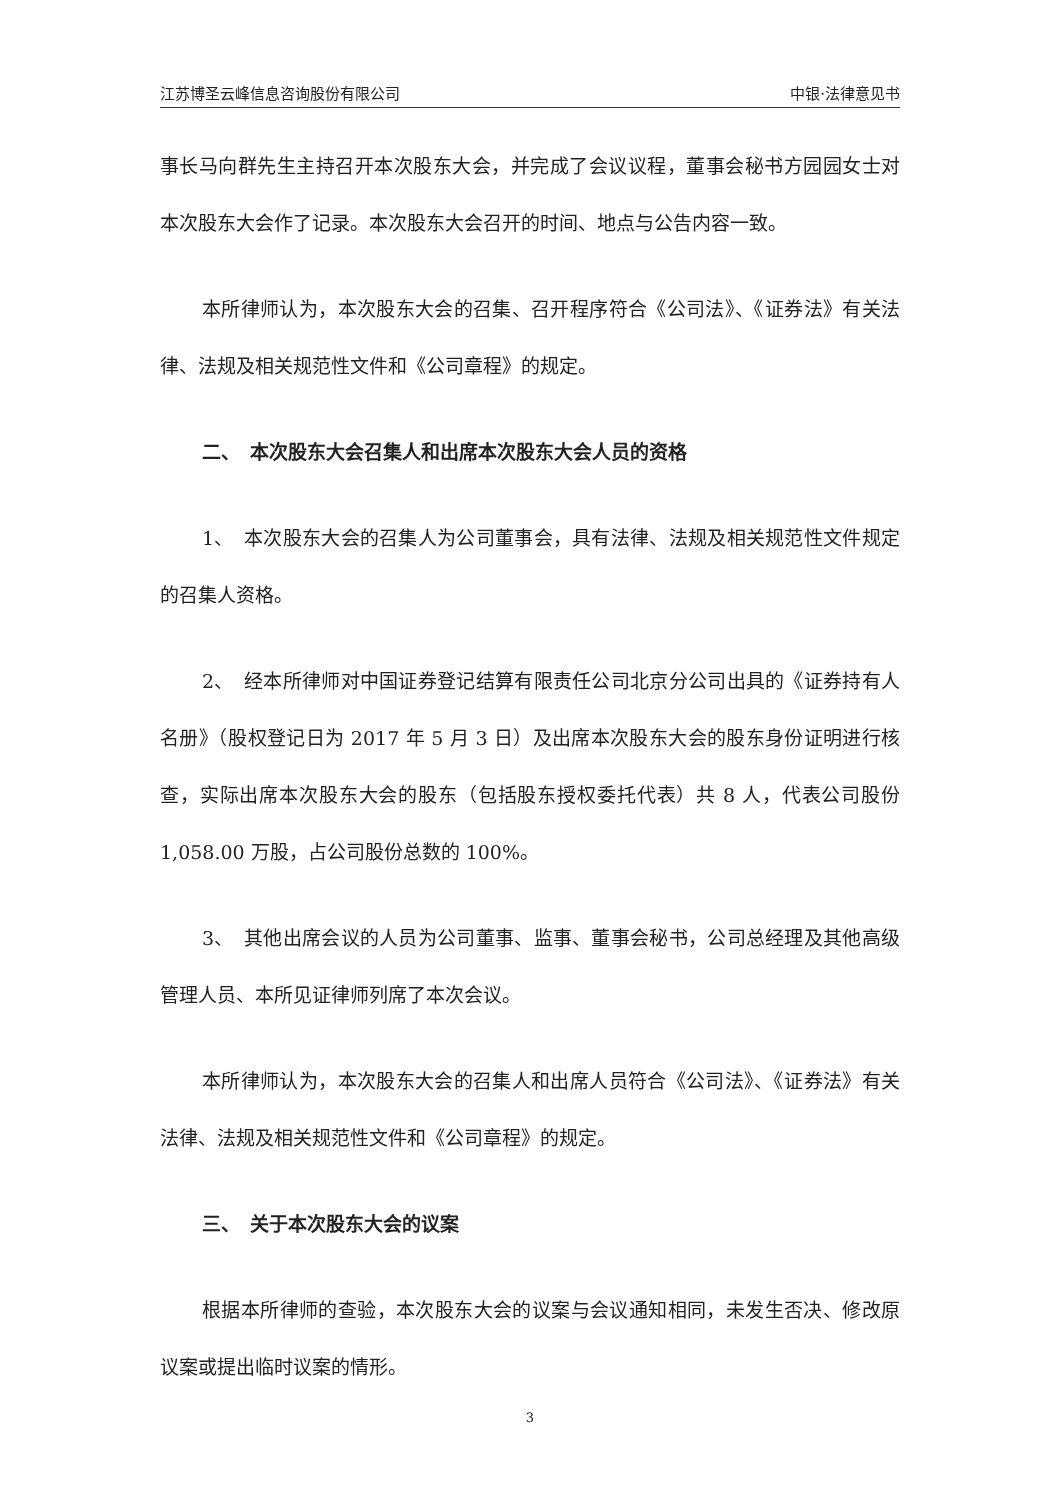江苏博圣云峰信息咨询股份有限公司 中银·法律意见书
事长马向群先生主持召开本次股东大会，并完成了会议议程，董事会秘书方园园女士对本次股东大会作了记录。本次股东大会召开的时间、地点与公告内容一致。
本所律师认为，本次股东大会的召集、召开程序符合《公司法》、《证券法》有关法律、法规及相关规范性文件和《公司章程》的规定。
二、　本次股东大会召集人和出席本次股东大会人员的资格
1、　本次股东大会的召集人为公司董事会，具有法律、法规及相关规范性文件规定的召集人资格。
2、　经本所律师对中国证券登记结算有限责任公司北京分公司出具的《证券持有人名册》（股权登记日为 2017 年 5 月 3 日）及出席本次股东大会的股东身份证明进行核查，实际出席本次股东大会的股东（包括股东授权委托代表）共 8 人，代表公司股份 1,058.00 万股，占公司股份总数的 100%。
3、　其他出席会议的人员为公司董事、监事、董事会秘书，公司总经理及其他高级管理人员、本所见证律师列席了本次会议。
本所律师认为，本次股东大会的召集人和出席人员符合《公司法》、《证券法》有关法律、法规及相关规范性文件和《公司章程》的规定。
三、　关于本次股东大会的议案
根据本所律师的查验，本次股东大会的议案与会议通知相同，未发生否决、修改原议案或提出临时议案的情形。
3